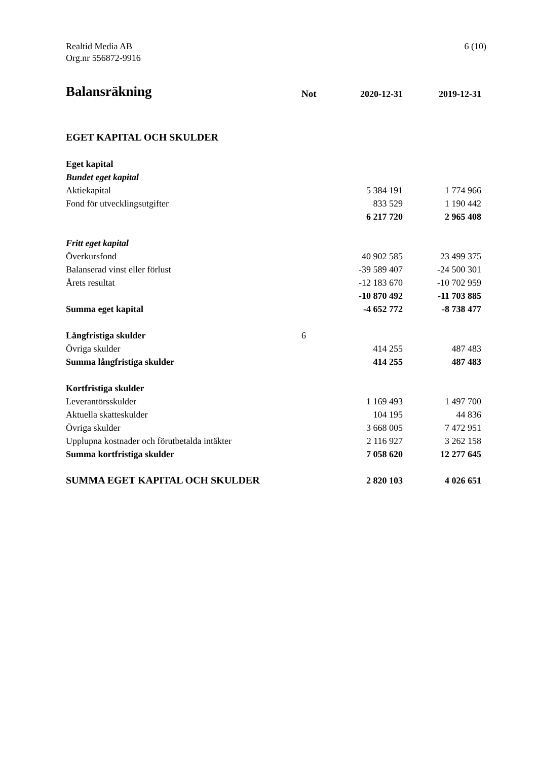Realtid Media AB
Org.nr 556872-9916
6 (10)
| Balansräkning | Not | 2020-12-31 | 2019-12-31 |
| --- | --- | --- | --- |
| EGET KAPITAL OCH SKULDER | | | |
| Eget kapital | | | |
| Bundet eget kapital | | | |
| Aktiekapital | | 5 384 191 | 1 774 966 |
| Fond för utvecklingsutgifter | | 833 529 | 1 190 442 |
| | | 6 217 720 | 2 965 408 |
| Fritt eget kapital | | | |
| Överkursfond | | 40 902 585 | 23 499 375 |
| Balanserad vinst eller förlust | | -39 589 407 | -24 500 301 |
| Årets resultat | | -12 183 670 | -10 702 959 |
| | | -10 870 492 | -11 703 885 |
| Summa eget kapital | | -4 652 772 | -8 738 477 |
| Långfristiga skulder | 6 | | |
| Övriga skulder | | 414 255 | 487 483 |
| Summa långfristiga skulder | | 414 255 | 487 483 |
| Kortfristiga skulder | | | |
| Leverantörsskulder | | 1 169 493 | 1 497 700 |
| Aktuella skatteskulder | | 104 195 | 44 836 |
| Övriga skulder | | 3 668 005 | 7 472 951 |
| Upplupna kostnader och förutbetalda intäkter | | 2 116 927 | 3 262 158 |
| Summa kortfristiga skulder | | 7 058 620 | 12 277 645 |
| SUMMA EGET KAPITAL OCH SKULDER | | 2 820 103 | 4 026 651 |